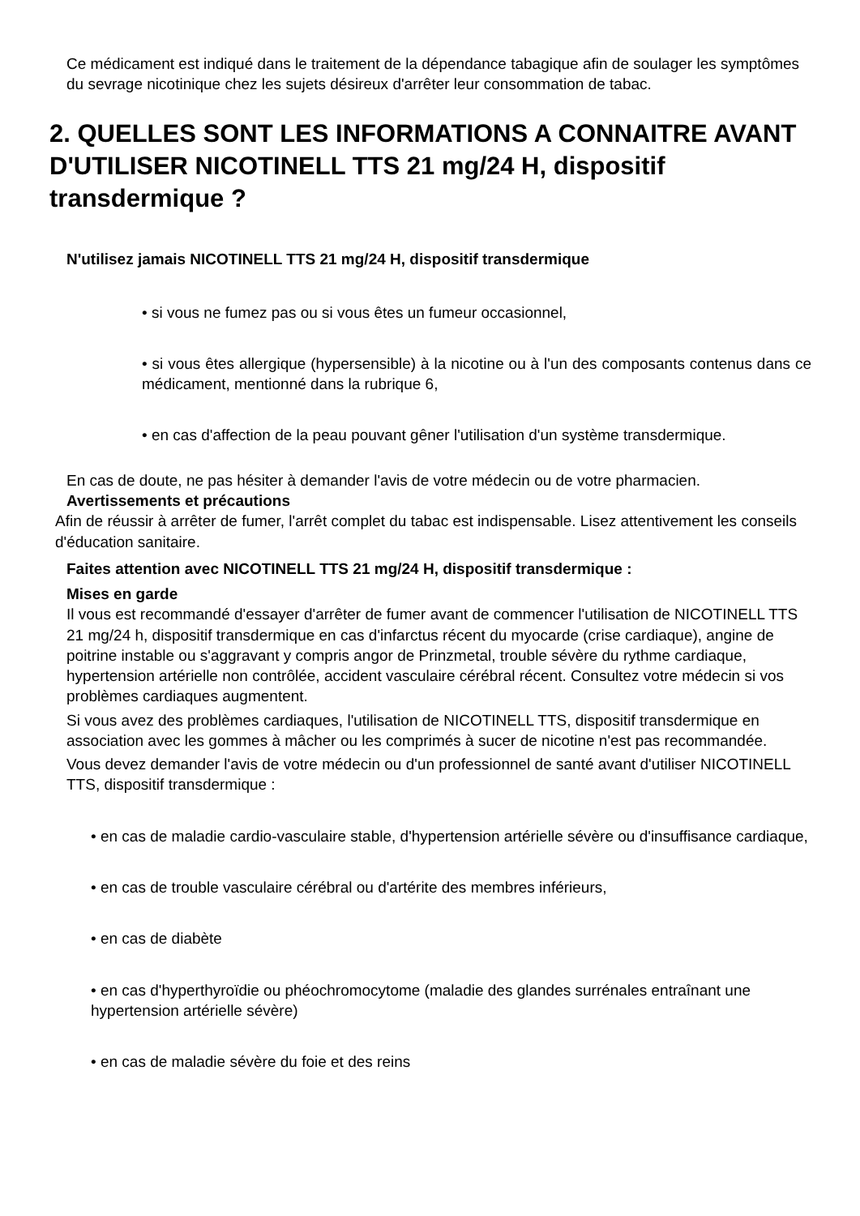Ce médicament est indiqué dans le traitement de la dépendance tabagique afin de soulager les symptômes du sevrage nicotinique chez les sujets désireux d'arrêter leur consommation de tabac.
2. QUELLES SONT LES INFORMATIONS A CONNAITRE AVANT D'UTILISER NICOTINELL TTS 21 mg/24 H, dispositif transdermique ?
N'utilisez jamais NICOTINELL TTS 21 mg/24 H, dispositif transdermique
• si vous ne fumez pas ou si vous êtes un fumeur occasionnel,
• si vous êtes allergique (hypersensible) à la nicotine ou à l'un des composants contenus dans ce médicament, mentionné dans la rubrique 6,
• en cas d'affection de la peau pouvant gêner l'utilisation d'un système transdermique.
En cas de doute, ne pas hésiter à demander l'avis de votre médecin ou de votre pharmacien.
Avertissements et précautions
Afin de réussir à arrêter de fumer, l'arrêt complet du tabac est indispensable. Lisez attentivement les conseils d'éducation sanitaire.
Faites attention avec NICOTINELL TTS 21 mg/24 H, dispositif transdermique :
Mises en garde
Il vous est recommandé d'essayer d'arrêter de fumer avant de commencer l'utilisation de NICOTINELL TTS 21 mg/24 h, dispositif transdermique en cas d'infarctus récent du myocarde (crise cardiaque), angine de poitrine instable ou s'aggravant y compris angor de Prinzmetal, trouble sévère du rythme cardiaque, hypertension artérielle non contrôlée, accident vasculaire cérébral récent. Consultez votre médecin si vos problèmes cardiaques augmentent.
Si vous avez des problèmes cardiaques, l'utilisation de NICOTINELL TTS, dispositif transdermique en association avec les gommes à mâcher ou les comprimés à sucer de nicotine n'est pas recommandée.
Vous devez demander l'avis de votre médecin ou d'un professionnel de santé avant d'utiliser NICOTINELL TTS, dispositif transdermique :
• en cas de maladie cardio-vasculaire stable, d'hypertension artérielle sévère ou d'insuffisance cardiaque,
• en cas de trouble vasculaire cérébral ou d'artérite des membres inférieurs,
• en cas de diabète
• en cas d'hyperthyroïdie ou phéochromocytome (maladie des glandes surrénales entraînant une hypertension artérielle sévère)
• en cas de maladie sévère du foie et des reins